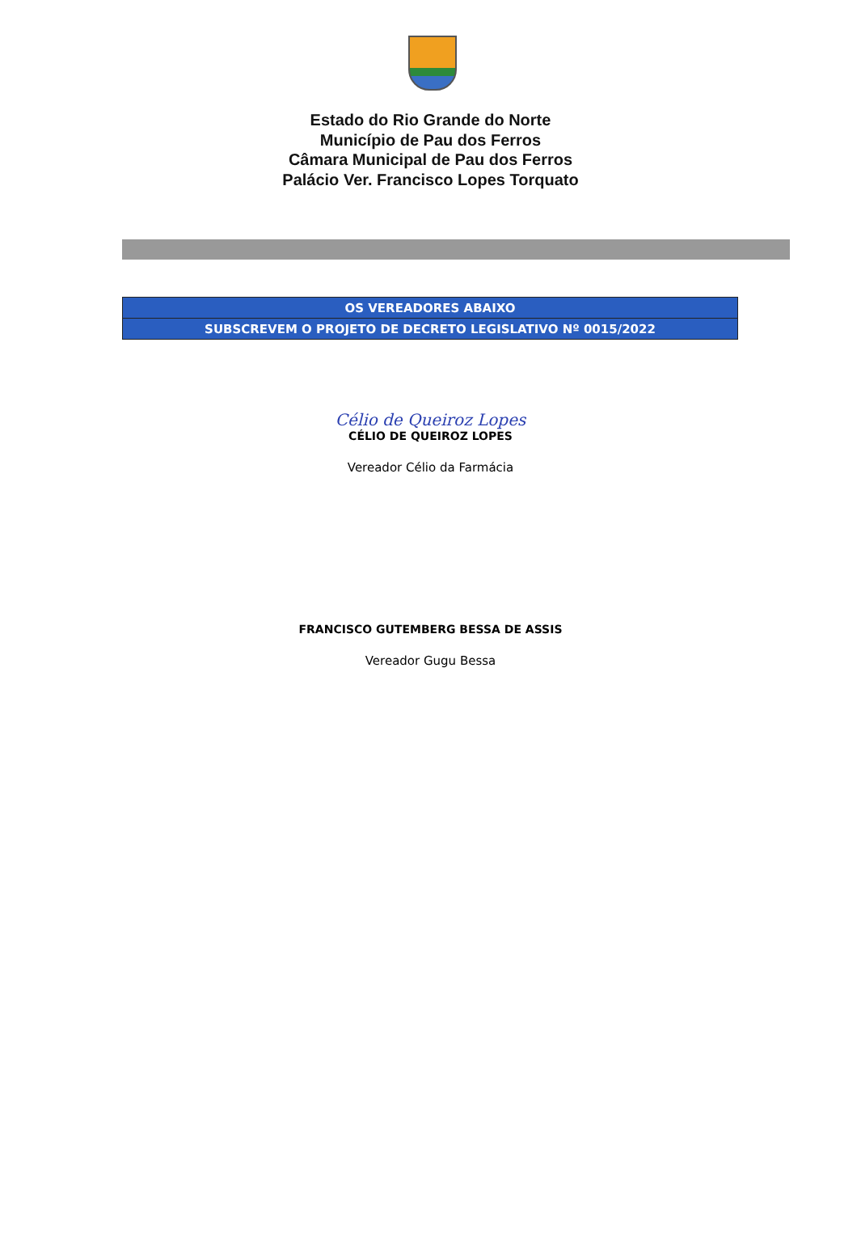Estado do Rio Grande do Norte
Município de Pau dos Ferros
Câmara Municipal de Pau dos Ferros
Palácio Ver. Francisco Lopes Torquato
| OS VEREADORES ABAIXO |
| --- |
| SUBSCREVEM O PROJETO DE DECRETO LEGISLATIVO Nº 0015/2022 |
Célio de Queiroz Lopes
CÉLIO DE QUEIROZ LOPES
Vereador Célio da Farmácia
FRANCISCO GUTEMBERG BESSA DE ASSIS
Vereador Gugu Bessa